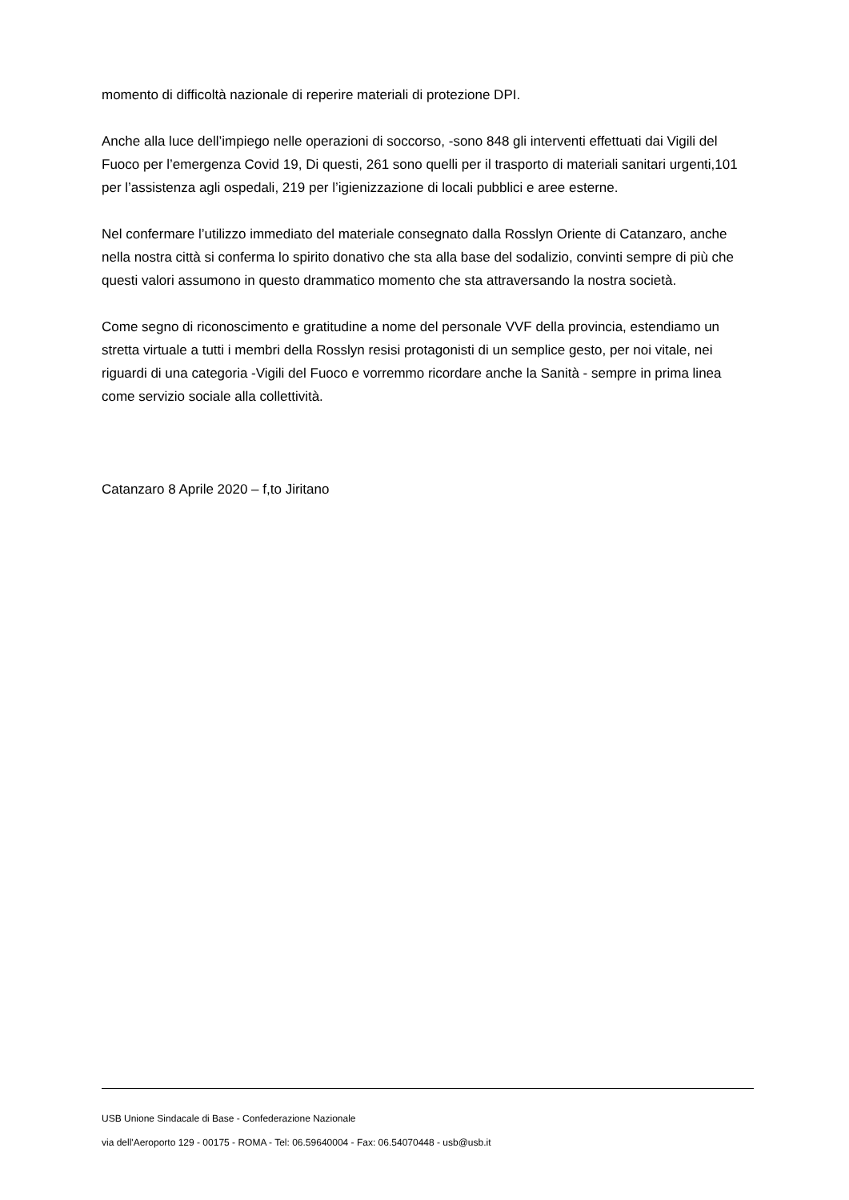momento di difficoltà nazionale di reperire materiali di protezione DPI.
Anche alla luce dell’impiego nelle operazioni di soccorso, -sono 848 gli interventi effettuati dai Vigili del Fuoco per l’emergenza Covid 19, Di questi, 261 sono quelli per il trasporto di materiali sanitari urgenti,101 per l’assistenza agli ospedali, 219 per l’igienizzazione di locali pubblici e aree esterne.
Nel confermare l’utilizzo immediato del materiale consegnato dalla Rosslyn Oriente di Catanzaro, anche nella nostra città si conferma lo spirito donativo che sta alla base del sodalizio, convinti sempre di più che questi valori assumono in questo drammatico momento che sta attraversando la nostra società.
Come segno di riconoscimento e gratitudine a nome del personale VVF della provincia, estendiamo un stretta virtuale a tutti i membri della Rosslyn resisi protagonisti di un semplice gesto, per noi vitale, nei riguardi di una categoria -Vigili del Fuoco e vorremmo ricordare anche la Sanità - sempre in prima linea come servizio sociale alla collettività.
Catanzaro 8 Aprile 2020 – f,to Jiritano
USB Unione Sindacale di Base - Confederazione Nazionale
via dell'Aeroporto 129 - 00175 - ROMA - Tel: 06.59640004 - Fax: 06.54070448 - usb@usb.it